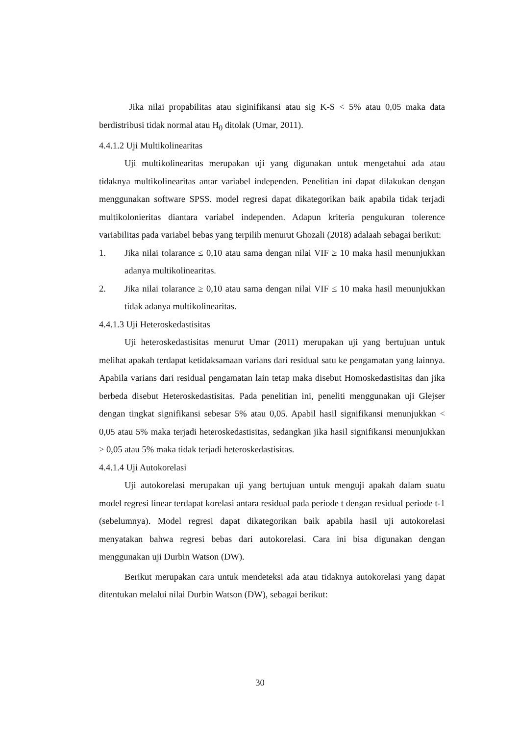Jika nilai propabilitas atau siginifikansi atau sig K-S < 5% atau 0,05 maka data berdistribusi tidak normal atau H<sub>0</sub> ditolak (Umar, 2011).
4.4.1.2 Uji Multikolinearitas
Uji multikolinearitas merupakan uji yang digunakan untuk mengetahui ada atau tidaknya multikolinearitas antar variabel independen. Penelitian ini dapat dilakukan dengan menggunakan software SPSS. model regresi dapat dikategorikan baik apabila tidak terjadi multikolonieritas diantara variabel independen. Adapun kriteria pengukuran tolerence variabilitas pada variabel bebas yang terpilih menurut Ghozali (2018) adalaah sebagai berikut:
1. Jika nilai tolarance ≤ 0,10 atau sama dengan nilai VIF ≥ 10 maka hasil menunjukkan adanya multikolinearitas.
2. Jika nilai tolarance ≥ 0,10 atau sama dengan nilai VIF ≤ 10 maka hasil menunjukkan tidak adanya multikolinearitas.
4.4.1.3 Uji Heteroskedastisitas
Uji heteroskedastisitas menurut Umar (2011) merupakan uji yang bertujuan untuk melihat apakah terdapat ketidaksamaan varians dari residual satu ke pengamatan yang lainnya. Apabila varians dari residual pengamatan lain tetap maka disebut Homoskedastisitas dan jika berbeda disebut Heteroskedastisitas. Pada penelitian ini, peneliti menggunakan uji Glejser dengan tingkat signifikansi sebesar 5% atau 0,05. Apabil hasil signifikansi menunjukkan < 0,05 atau 5% maka terjadi heteroskedastisitas, sedangkan jika hasil signifikansi menunjukkan > 0,05 atau 5% maka tidak terjadi heteroskedastisitas.
4.4.1.4 Uji Autokorelasi
Uji autokorelasi merupakan uji yang bertujuan untuk menguji apakah dalam suatu model regresi linear terdapat korelasi antara residual pada periode t dengan residual periode t-1 (sebelumnya). Model regresi dapat dikategorikan baik apabila hasil uji autokorelasi menyatakan bahwa regresi bebas dari autokorelasi. Cara ini bisa digunakan dengan menggunakan uji Durbin Watson (DW).
Berikut merupakan cara untuk mendeteksi ada atau tidaknya autokorelasi yang dapat ditentukan melalui nilai Durbin Watson (DW), sebagai berikut:
30